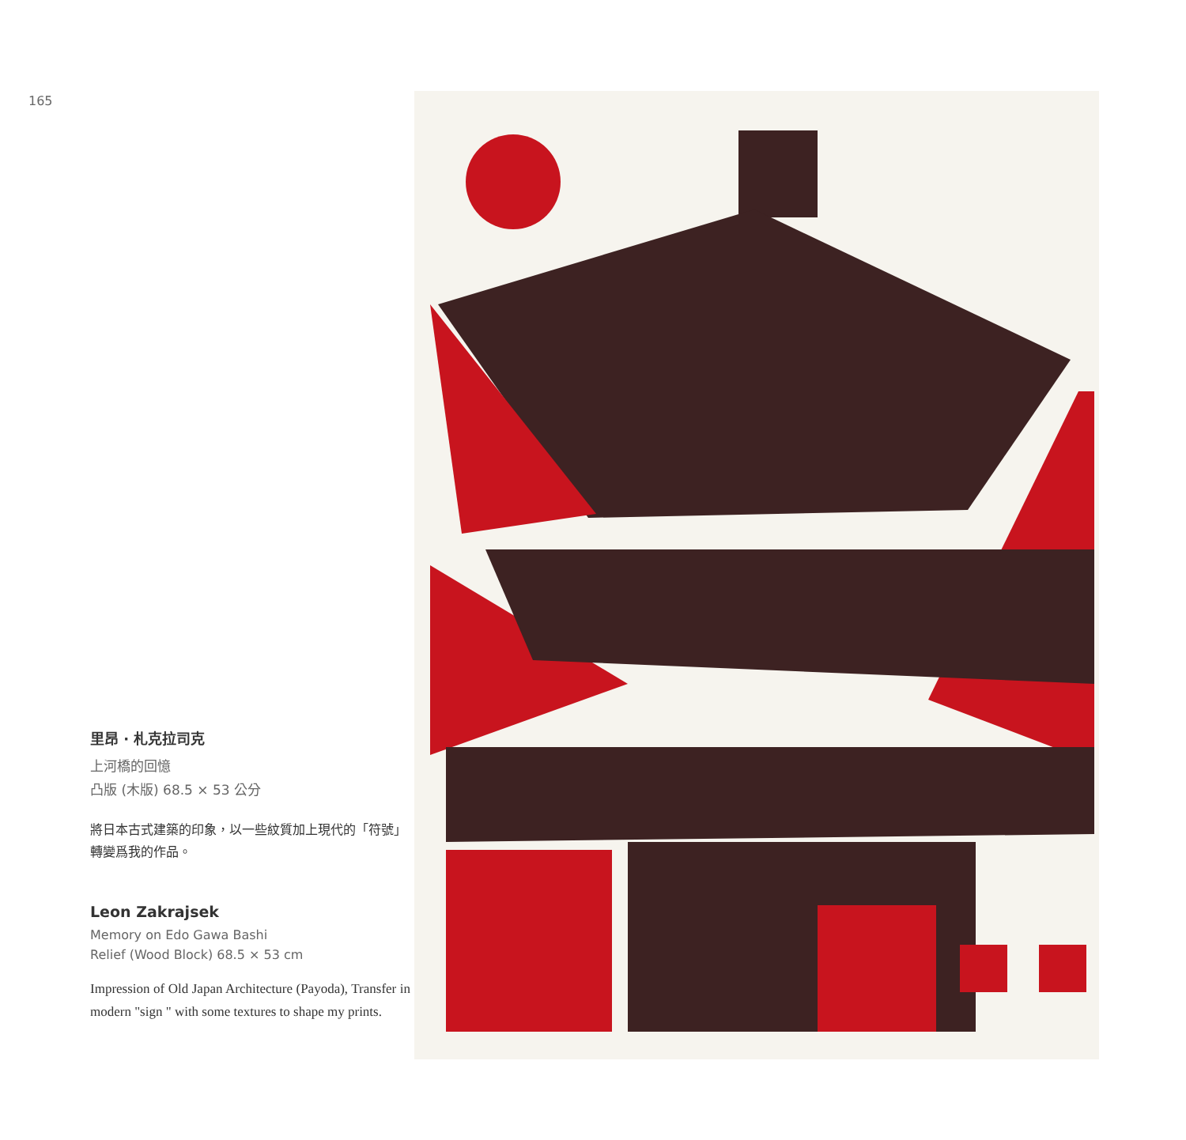165
里昂 · 札克拉司克
上河橋的回憶
凸版 (木版) 68.5 × 53 公分
將日本古式建築的印象，以一些紋質加上現代的「符號」轉變爲我的作品。
Leon Zakrajsek
Memory on Edo Gawa Bashi
Relief (Wood Block) 68.5 × 53 cm
Impression of Old Japan Architecture (Payoda), Transfer in modern "sign " with some textures to shape my prints.